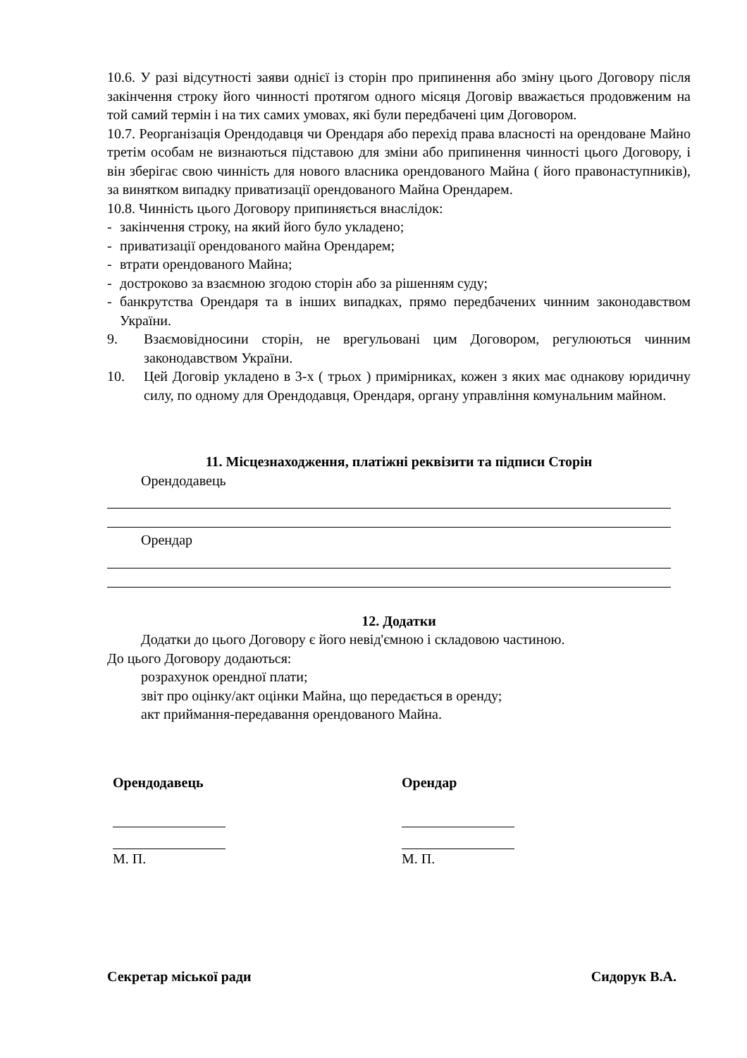10.6. У разі відсутності заяви однієї із сторін про припинення або зміну цього Договору після закінчення строку його чинності протягом одного місяця Договір вважається продовженим на той самий термін і на тих самих умовах, які були передбачені цим Договором.
10.7. Реорганізація Орендодавця чи Орендаря або перехід права власності на орендоване Майно третім особам не визнаються підставою для зміни або припинення чинності цього Договору, і він зберігає свою чинність для нового власника орендованого Майна ( його правонаступників), за винятком випадку приватизації орендованого Майна Орендарем.
10.8. Чинність цього Договору припиняється внаслідок:
- закінчення строку, на який його було укладено;
- приватизації орендованого майна Орендарем;
- втрати орендованого Майна;
- достроково за взаємною згодою сторін або за рішенням суду;
- банкрутства Орендаря та в інших випадках, прямо передбачених чинним законодавством України.
9. Взаємовідносини сторін, не врегульовані цим Договором, регулюються чинним законодавством України.
10. Цей Договір укладено в 3-х ( трьох ) примірниках, кожен з яких має однакову юридичну силу, по одному для Орендодавця, Орендаря, органу управління комунальним майном.
11. Місцезнаходження, платіжні реквізити та підписи Сторін
Орендодавець
Орендар
12. Додатки
Додатки до цього Договору є його невід'ємною і складовою частиною.
До цього Договору додаються:
розрахунок орендної плати;
звіт про оцінку/акт оцінки Майна, що передається в оренду;
акт приймання-передавання орендованого Майна.
Орендодавець
М. П.
Орендар
М. П.
Секретар міської ради Сидорук В.А.